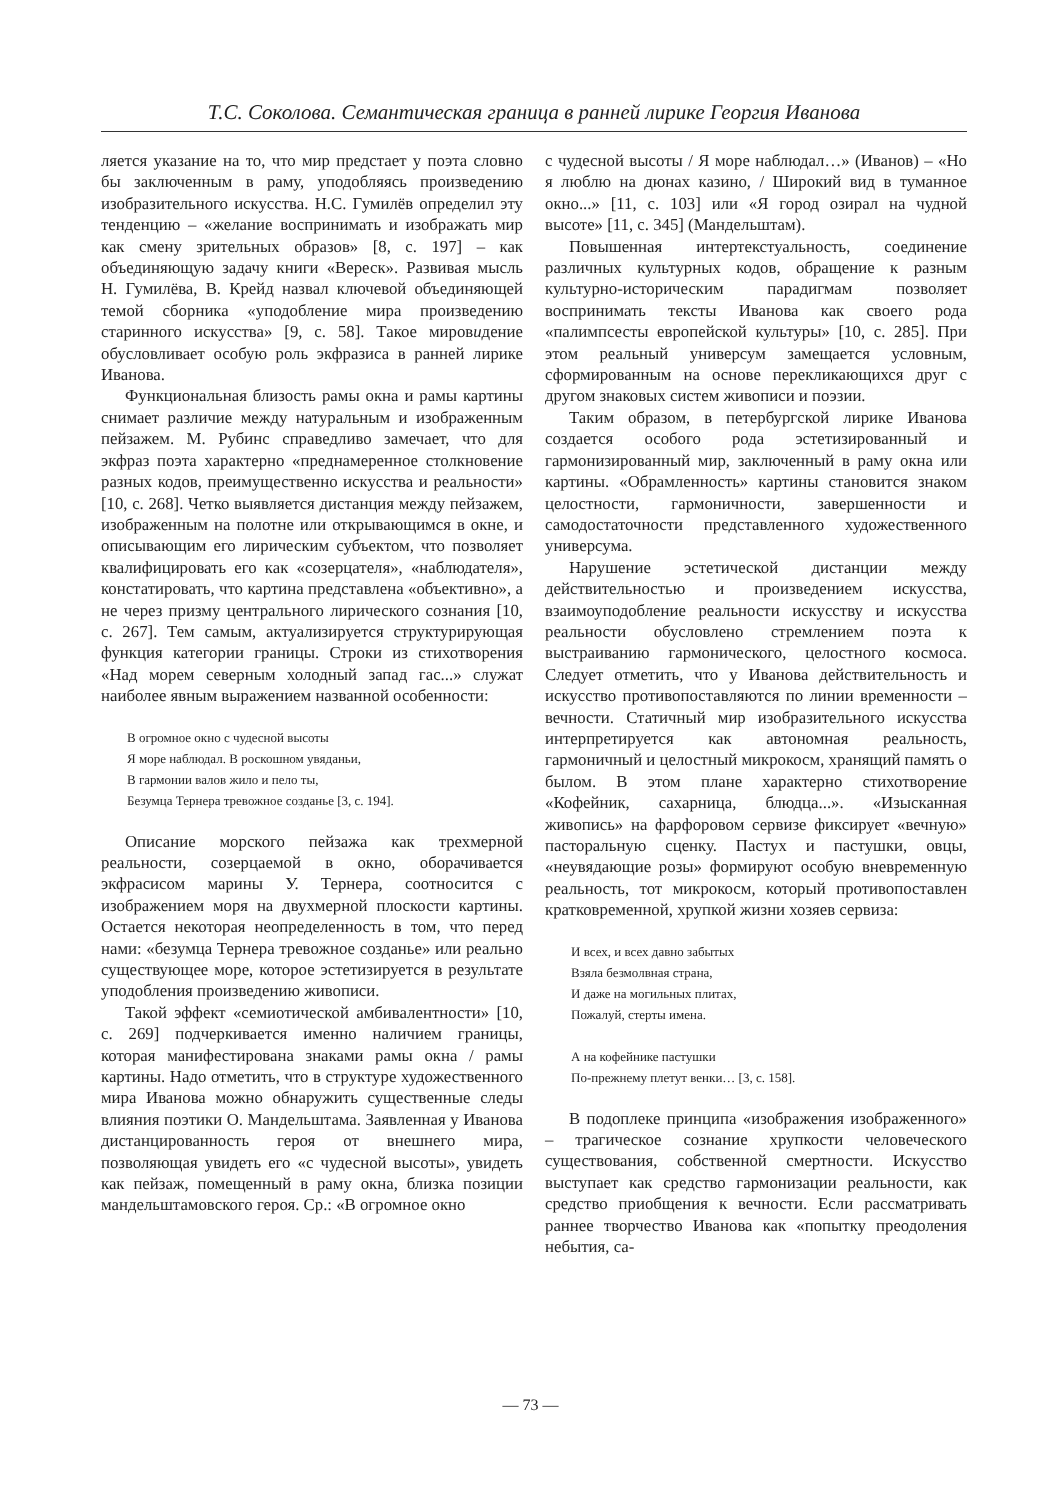Т.С. Соколова. Семантическая граница в ранней лирике Георгия Иванова
ляется указание на то, что мир предстает у поэта словно бы заключенным в раму, уподобляясь произведению изобразительного искусства. Н.С. Гумилёв определил эту тенденцию – «желание воспринимать и изображать мир как смену зрительных образов» [8, с. 197] – как объединяющую задачу книги «Вереск». Развивая мысль Н. Гумилёва, В. Крейд назвал ключевой объединяющей темой сборника «уподобление мира произведению старинного искусства» [9, с. 58]. Такое мировидение обусловливает особую роль экфразиса в ранней лирике Иванова.
Функциональная близость рамы окна и рамы картины снимает различие между натуральным и изображенным пейзажем. М. Рубинс справедливо замечает, что для экфраз поэта характерно «преднамеренное столкновение разных кодов, преимущественно искусства и реальности» [10, с. 268]. Четко выявляется дистанция между пейзажем, изображенным на полотне или открывающимся в окне, и описывающим его лирическим субъектом, что позволяет квалифицировать его как «созерцателя», «наблюдателя», констатировать, что картина представлена «объективно», а не через призму центрального лирического сознания [10, с. 267]. Тем самым, актуализируется структурирующая функция категории границы. Строки из стихотворения «Над морем северным холодный запад гас...» служат наиболее явным выражением названной особенности:
В огромное окно с чудесной высоты
Я море наблюдал. В роскошном увяданьи,
В гармонии валов жило и пело ты,
Безумца Тернера тревожное созданье [3, с. 194].
Описание морского пейзажа как трехмерной реальности, созерцаемой в окно, оборачивается экфрасисом марины У. Тернера, соотносится с изображением моря на двухмерной плоскости картины. Остается некоторая неопределенность в том, что перед нами: «безумца Тернера тревожное созданье» или реально существующее море, которое эстетизируется в результате уподобления произведению живописи.
Такой эффект «семиотической амбивалентности» [10, с. 269] подчеркивается именно наличием границы, которая манифестирована знаками рамы окна / рамы картины. Надо отметить, что в структуре художественного мира Иванова можно обнаружить существенные следы влияния поэтики О. Мандельштама. Заявленная у Иванова дистанцированность героя от внешнего мира, позволяющая увидеть его «с чудесной высоты», увидеть как пейзаж, помещенный в раму окна, близка позиции мандельштамовского героя. Ср.: «В огромное окно
с чудесной высоты / Я море наблюдал…» (Иванов) – «Но я люблю на дюнах казино, / Широкий вид в туманное окно...» [11, с. 103] или «Я город озирал на чудной высоте» [11, с. 345] (Мандельштам).
Повышенная интертекстуальность, соединение различных культурных кодов, обращение к разным культурно-историческим парадигмам позволяет воспринимать тексты Иванова как своего рода «палимпсесты европейской культуры» [10, с. 285]. При этом реальный универсум замещается условным, сформированным на основе перекликающихся друг с другом знаковых систем живописи и поэзии.
Таким образом, в петербургской лирике Иванова создается особого рода эстетизированный и гармонизированный мир, заключенный в раму окна или картины. «Обрамленность» картины становится знаком целостности, гармоничности, завершенности и самодостаточности представленного художественного универсума.
Нарушение эстетической дистанции между действительностью и произведением искусства, взаимоуподобление реальности искусству и искусства реальности обусловлено стремлением поэта к выстраиванию гармонического, целостного космоса. Следует отметить, что у Иванова действительность и искусство противопоставляются по линии временности – вечности. Статичный мир изобразительного искусства интерпретируется как автономная реальность, гармоничный и целостный микрокосм, хранящий память о былом. В этом плане характерно стихотворение «Кофейник, сахарница, блюдца...». «Изысканная живопись» на фарфоровом сервизе фиксирует «вечную» пасторальную сценку. Пастух и пастушки, овцы, «неувядающие розы» формируют особую вневременную реальность, тот микрокосм, который противопоставлен кратковременной, хрупкой жизни хозяев сервиза:
И всех, и всех давно забытых
Взяла безмолвная страна,
И даже на могильных плитах,
Пожалуй, стерты имена.
А на кофейнике пастушки
По-прежнему плетут венки… [3, с. 158].
В подоплеке принципа «изображения изображенного» – трагическое сознание хрупкости человеческого существования, собственной смертности. Искусство выступает как средство гармонизации реальности, как средство приобщения к вечности. Если рассматривать раннее творчество Иванова как «попытку преодоления небытия, са-
— 73 —